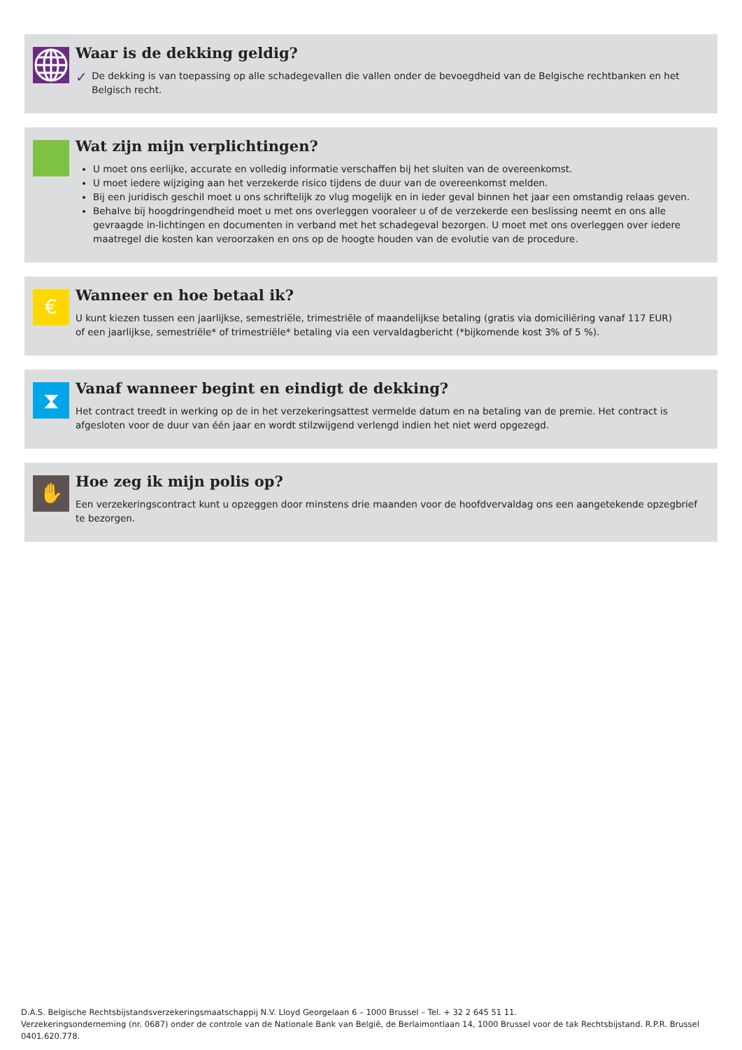Waar is de dekking geldig?
✓
De dekking is van toepassing op alle schadegevallen die vallen onder de bevoegdheid van de Belgische rechtbanken en het Belgisch recht.
Wat zijn mijn verplichtingen?
U moet ons eerlijke, accurate en volledig informatie verschaffen bij het sluiten van de overeenkomst.
U moet iedere wijziging aan het verzekerde risico tijdens de duur van de overeenkomst melden.
Bij een juridisch geschil moet u ons schriftelijk zo vlug mogelijk en in ieder geval binnen het jaar een omstandig relaas geven.
Behalve bij hoogdringendheid moet u met ons overleggen vooraleer u of de verzekerde een beslissing neemt en ons alle gevraagde in-lichtingen en documenten in verband met het schadegeval bezorgen. U moet met ons overleggen over iedere maatregel die kosten kan veroorzaken en ons op de hoogte houden van de evolutie van de procedure.
€
Wanneer en hoe betaal ik?
U kunt kiezen tussen een jaarlijkse, semestriële, trimestriële of maandelijkse betaling (gratis via domiciliëring vanaf 117 EUR)
of een jaarlijkse, semestriële* of trimestriële* betaling via een vervaldagbericht (*bijkomende kost 3% of 5 %).
⧗
Vanaf wanneer begint en eindigt de dekking?
Het contract treedt in werking op de in het verzekeringsattest vermelde datum en na betaling van de premie. Het contract is afgesloten voor de duur van één jaar en wordt stilzwijgend verlengd indien het niet werd opgezegd.
✋
Hoe zeg ik mijn polis op?
Een verzekeringscontract kunt u opzeggen door minstens drie maanden voor de hoofdvervaldag ons een aangetekende opzegbrief te bezorgen.
D.A.S. Belgische Rechtsbijstandsverzekeringsmaatschappij N.V. Lloyd Georgelaan 6 – 1000 Brussel – Tel. + 32 2 645 51 11.
Verzekeringsonderneming (nr. 0687) onder de controle van de Nationale Bank van België, de Berlaimontlaan 14, 1000 Brussel voor de tak Rechtsbijstand. R.P.R. Brussel 0401.620.778.